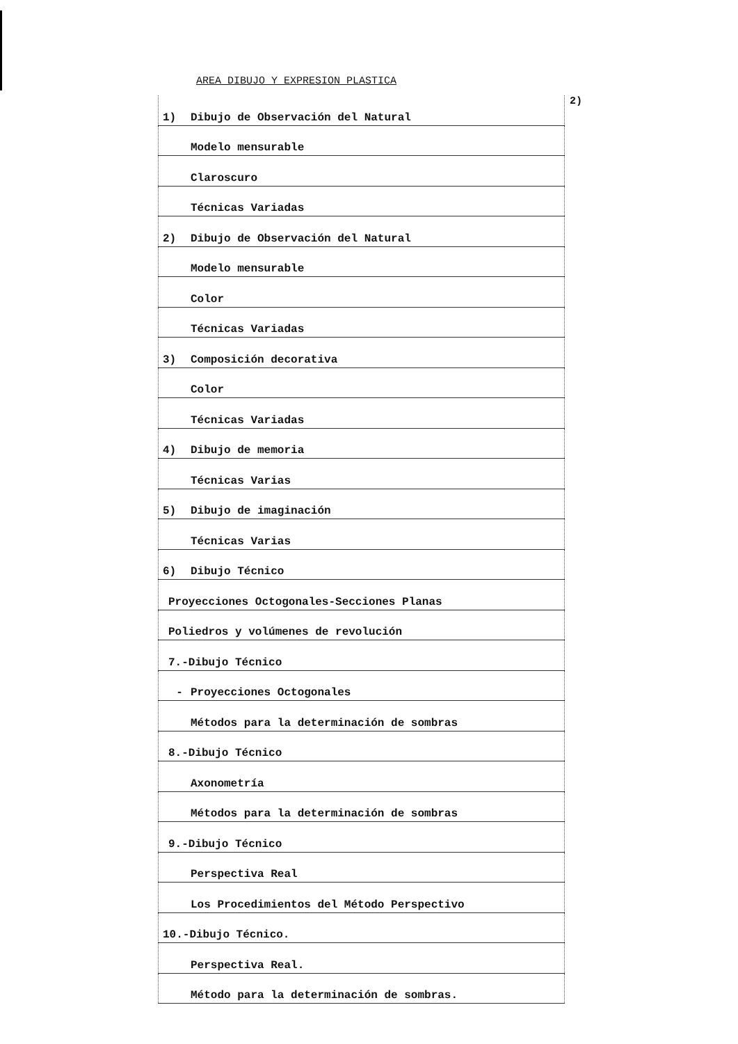AREA DIBUJO Y EXPRESION PLASTICA
2)
| 1) | Dibujo de Observación del Natural |
| | Modelo mensurable |
| | Claroscuro |
| | Técnicas Variadas |
| 2) | Dibujo de Observación del Natural |
| | Modelo mensurable |
| | Color |
| | Técnicas Variadas |
| 3) | Composición decorativa |
| | Color |
| | Técnicas Variadas |
| 4) | Dibujo de memoria |
| | Técnicas Varias |
| 5) | Dibujo de imaginación |
| | Técnicas Varias |
| 6) | Dibujo Técnico |
| Proyecciones Octogonales-Secciones Planas | |
| Poliedros y volúmenes de revolución | |
| 7.-Dibujo Técnico | |
| - | Proyecciones Octogonales |
| | Métodos para la determinación de sombras |
| 8.-Dibujo Técnico | |
| | Axonometría |
| | Métodos para la determinación de sombras |
| 9.-Dibujo Técnico | |
| | Perspectiva Real |
| | Los Procedimientos del Método Perspectivo |
| 10.-Dibujo Técnico. | |
| | Perspectiva Real. |
| | Método para la determinación de sombras. |